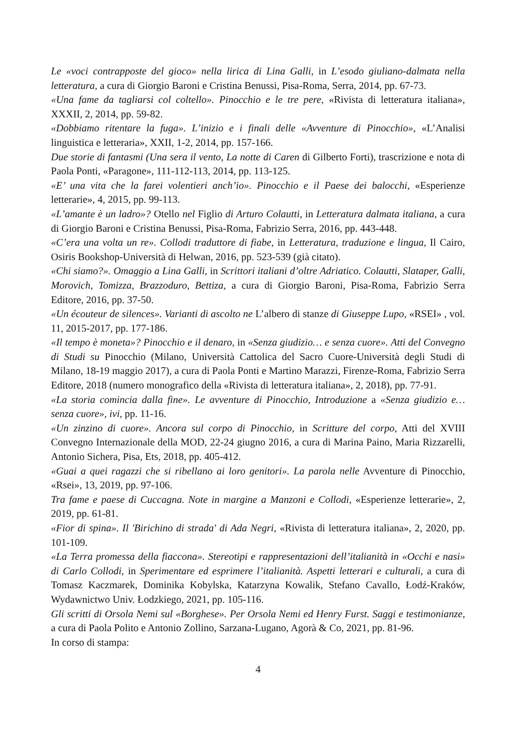Le «voci contrapposte del gioco» nella lirica di Lina Galli, in L’esodo giuliano-dalmata nella letteratura, a cura di Giorgio Baroni e Cristina Benussi, Pisa-Roma, Serra, 2014, pp. 67-73.
«Una fame da tagliarsi col coltello». Pinocchio e le tre pere, «Rivista di letteratura italiana», XXXII, 2, 2014, pp. 59-82.
«Dobbiamo ritentare la fuga». L’inizio e i finali delle «Avventure di Pinocchio», «L’Analisi linguistica e letteraria», XXII, 1-2, 2014, pp. 157-166.
Due storie di fantasmi (Una sera il vento, La notte di Caren di Gilberto Forti), trascrizione e nota di Paola Ponti, «Paragone», 111-112-113, 2014, pp. 113-125.
«E’ una vita che la farei volentieri anch’io». Pinocchio e il Paese dei balocchi, «Esperienze letterarie», 4, 2015, pp. 99-113.
«L’amante è un ladro»? Otello nel Figlio di Arturo Colautti, in Letteratura dalmata italiana, a cura di Giorgio Baroni e Cristina Benussi, Pisa-Roma, Fabrizio Serra, 2016, pp. 443-448.
«C’era una volta un re». Collodi traduttore di fiabe, in Letteratura, traduzione e lingua, Il Cairo, Osiris Bookshop-Università di Helwan, 2016, pp. 523-539 (già citato).
«Chi siamo?». Omaggio a Lina Galli, in Scrittori italiani d’oltre Adriatico. Colautti, Slataper, Galli, Morovich, Tomizza, Brazzoduro, Bettiza, a cura di Giorgio Baroni, Pisa-Roma, Fabrizio Serra Editore, 2016, pp. 37-50.
«Un écouteur de silences». Varianti di ascolto ne L’albero di stanze di Giuseppe Lupo, «RSEI» , vol. 11, 2015-2017, pp. 177-186.
«Il tempo è moneta»? Pinocchio e il denaro, in «Senza giudizio… e senza cuore». Atti del Convegno di Studi su Pinocchio (Milano, Università Cattolica del Sacro Cuore-Università degli Studi di Milano, 18-19 maggio 2017), a cura di Paola Ponti e Martino Marazzi, Firenze-Roma, Fabrizio Serra Editore, 2018 (numero monografico della «Rivista di letteratura italiana», 2, 2018), pp. 77-91.
«La storia comincia dalla fine». Le avventure di Pinocchio, Introduzione a «Senza giudizio e… senza cuore», ivi, pp. 11-16.
«Un zinzino di cuore». Ancora sul corpo di Pinocchio, in Scritture del corpo, Atti del XVIII Convegno Internazionale della MOD, 22-24 giugno 2016, a cura di Marina Paino, Maria Rizzarelli, Antonio Sichera, Pisa, Ets, 2018, pp. 405-412.
«Guai a quei ragazzi che si ribellano ai loro genitori». La parola nelle Avventure di Pinocchio, «Rsei», 13, 2019, pp. 97-106.
Tra fame e paese di Cuccagna. Note in margine a Manzoni e Collodi, «Esperienze letterarie», 2, 2019, pp. 61-81.
«Fior di spina». Il 'Birichino di strada' di Ada Negri, «Rivista di letteratura italiana», 2, 2020, pp. 101-109.
«La Terra promessa della fiaccona». Stereotipi e rappresentazioni dell’italianità in «Occhi e nasi» di Carlo Collodi, in Sperimentare ed esprimere l’italianità. Aspetti letterari e culturali, a cura di Tomasz Kaczmarek, Dominika Kobylska, Katarzyna Kowalik, Stefano Cavallo, Łodź-Kraków, Wydawnictwo Univ. Łodzkiego, 2021, pp. 105-116.
Gli scritti di Orsola Nemi sul «Borghese». Per Orsola Nemi ed Henry Furst. Saggi e testimonianze, a cura di Paola Polito e Antonio Zollino, Sarzana-Lugano, Agorà & Co, 2021, pp. 81-96.
In corso di stampa:
4